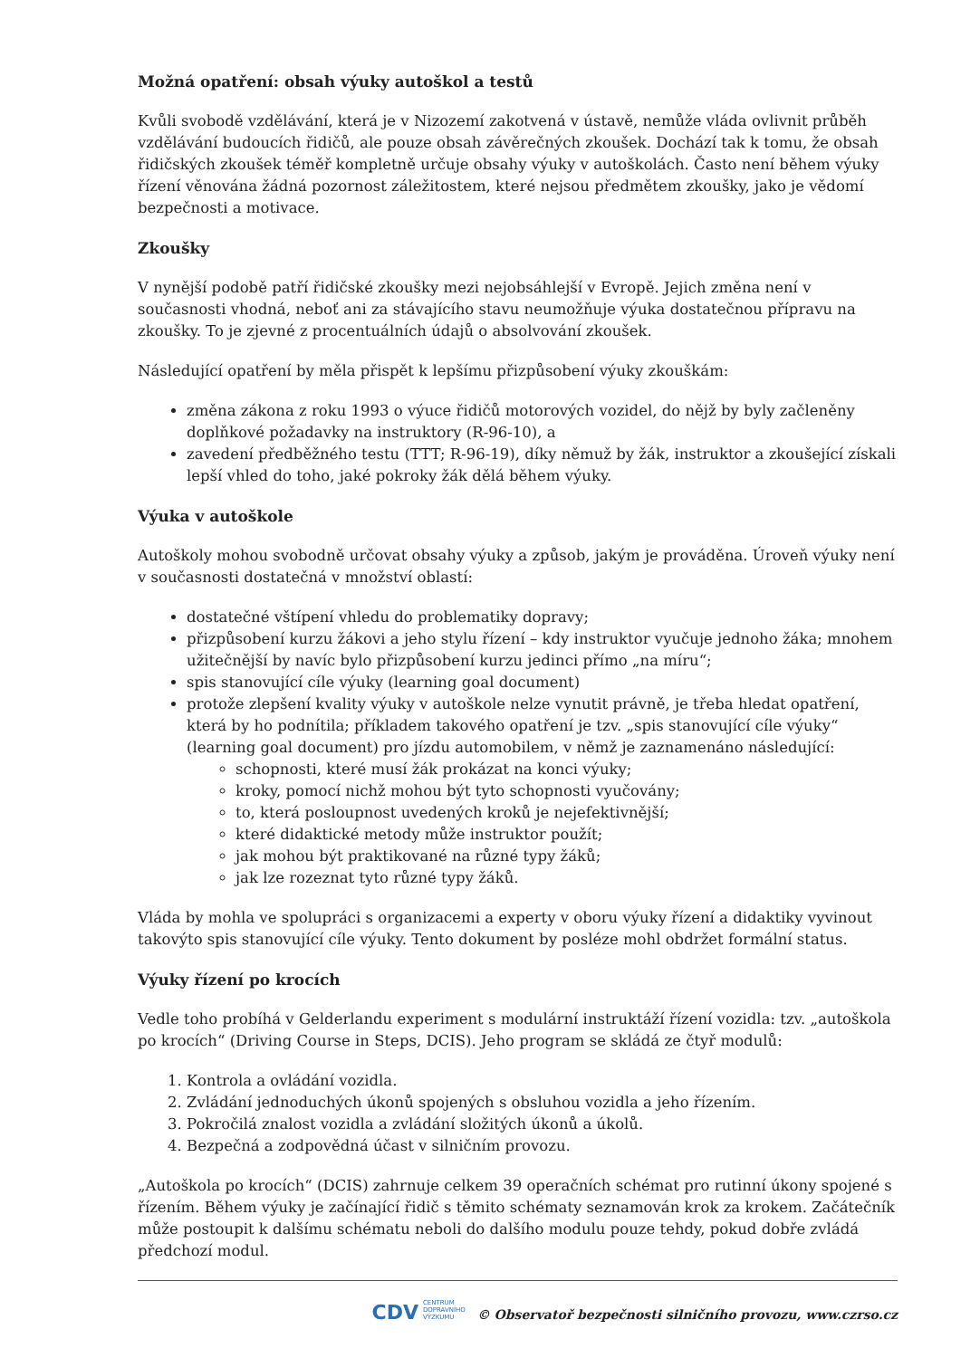Možná opatření: obsah výuky autoškol a testů
Kvůli svobodě vzdělávání, která je v Nizozemí zakotvená v ústavě, nemůže vláda ovlivnit průběh vzdělávání budoucích řidičů, ale pouze obsah závěrečných zkoušek. Dochází tak k tomu, že obsah řidičských zkoušek téměř kompletně určuje obsahy výuky v autoškolách. Často není během výuky řízení věnována žádná pozornost záležitostem, které nejsou předmětem zkoušky, jako je vědomí bezpečnosti a motivace.
Zkoušky
V nynější podobě patří řidičské zkoušky mezi nejobsáhlejší v Evropě. Jejich změna není v současnosti vhodná, neboť ani za stávajícího stavu neumožňuje výuka dostatečnou přípravu na zkoušky. To je zjevné z procentuálních údajů o absolvování zkoušek.
Následující opatření by měla přispět k lepšímu přizpůsobení výuky zkouškám:
změna zákona z roku 1993 o výuce řidičů motorových vozidel, do nějž by byly začleněny doplňkové požadavky na instruktory (R-96-10), a
zavedení předběžného testu (TTT; R-96-19), díky němuž by žák, instruktor a zkoušející získali lepší vhled do toho, jaké pokroky žák dělá během výuky.
Výuka v autoškole
Autoškoly mohou svobodně určovat obsahy výuky a způsob, jakým je prováděna. Úroveň výuky není v současnosti dostatečná v množství oblastí:
dostatečné vštípení vhledu do problematiky dopravy;
přizpůsobení kurzu žákovi a jeho stylu řízení – kdy instruktor vyučuje jednoho žáka; mnohem užitečnější by navíc bylo přizpůsobení kurzu jedinci přímo „na míru“;
spis stanovující cíle výuky (learning goal document)
protože zlepšení kvality výuky v autoškole nelze vynutit právně, je třeba hledat opatření, která by ho podnítila; příkladem takového opatření je tzv. „spis stanovující cíle výuky“ (learning goal document) pro jízdu automobilem, v němž je zaznamenáno následující:
schopnosti, které musí žák prokázat na konci výuky;
kroky, pomocí nichž mohou být tyto schopnosti vyučovány;
to, která posloupnost uvedených kroků je nejefektivnější;
které didaktické metody může instruktor použít;
jak mohou být praktikované na různé typy žáků;
jak lze rozeznat tyto různé typy žáků.
Vláda by mohla ve spolupráci s organizacemi a experty v oboru výuky řízení a didaktiky vyvinout takovýto spis stanovující cíle výuky. Tento dokument by posléze mohl obdržet formální status.
Výuky řízení po krocích
Vedle toho probíhá v Gelderlandu experiment s modulární instruktáží řízení vozidla: tzv. „autoškola po krocích“ (Driving Course in Steps, DCIS). Jeho program se skládá ze čtyř modulů:
1. Kontrola a ovládání vozidla.
2. Zvládání jednoduchých úkonů spojených s obsluhou vozidla a jeho řízením.
3. Pokročilá znalost vozidla a zvládání složitých úkonů a úkolů.
4. Bezpečná a zodpovědná účast v silničním provozu.
„Autoškola po krocích“ (DCIS) zahrnuje celkem 39 operačních schémat pro rutinní úkony spojené s řízením. Během výuky je začínající řidič s těmito schématy seznamován krok za krokem. Začátečník může postoupit k dalšímu schématu neboli do dalšího modulu pouze tehdy, pokud dobře zvládá předchozí modul.
CDV CENTRUM
DOPRAVNÍHO
VÝZKUMU © Observatoř bezpečnosti silničního provozu, www.czrso.cz